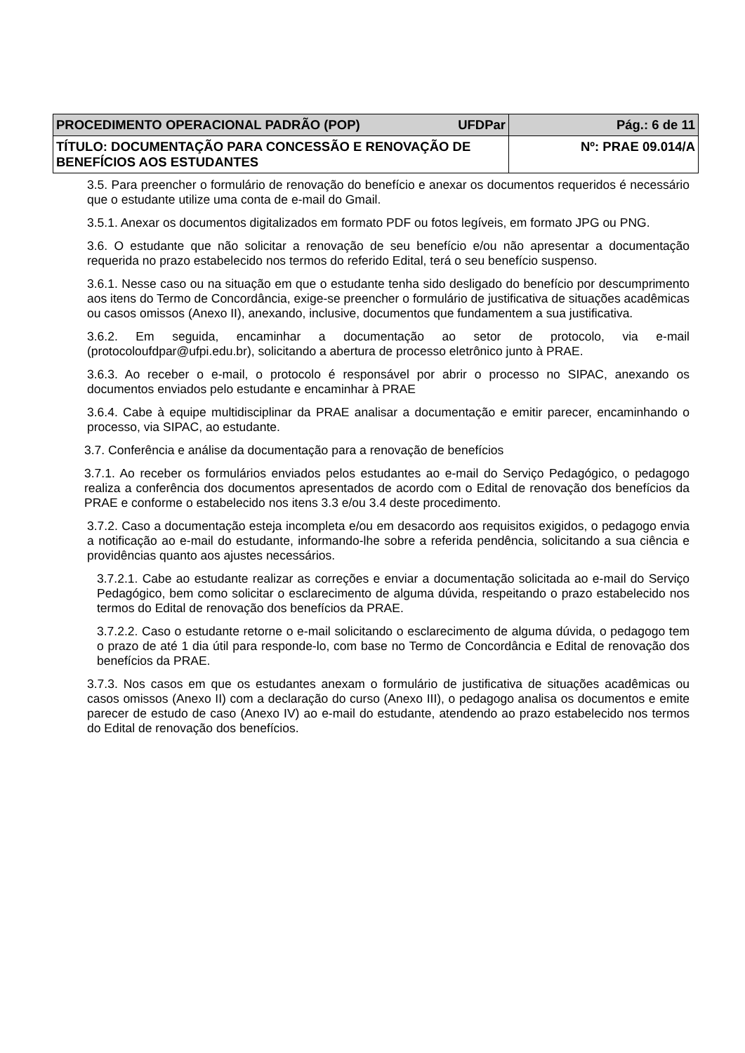| PROCEDIMENTO OPERACIONAL PADRÃO (POP) UFDPar | Pág.: 6 de 11 |
| TÍTULO: DOCUMENTAÇÃO PARA CONCESSÃO E RENOVAÇÃO DE BENEFÍCIOS AOS ESTUDANTES | Nº: PRAE 09.014/A |
3.5. Para preencher o formulário de renovação do benefício e anexar os documentos requeridos é necessário que o estudante utilize uma conta de e-mail do Gmail.
3.5.1. Anexar os documentos digitalizados em formato PDF ou fotos legíveis, em formato JPG ou PNG.
3.6. O estudante que não solicitar a renovação de seu benefício e/ou não apresentar a documentação requerida no prazo estabelecido nos termos do referido Edital, terá o seu benefício suspenso.
3.6.1. Nesse caso ou na situação em que o estudante tenha sido desligado do benefício por descumprimento aos itens do Termo de Concordância, exige-se preencher o formulário de justificativa de situações acadêmicas ou casos omissos (Anexo II), anexando, inclusive, documentos que fundamentem a sua justificativa.
3.6.2. Em seguida, encaminhar a documentação ao setor de protocolo, via e-mail (protocoloufdpar@ufpi.edu.br), solicitando a abertura de processo eletrônico junto à PRAE.
3.6.3. Ao receber o e-mail, o protocolo é responsável por abrir o processo no SIPAC, anexando os documentos enviados pelo estudante e encaminhar à PRAE
3.6.4. Cabe à equipe multidisciplinar da PRAE analisar a documentação e emitir parecer, encaminhando o processo, via SIPAC, ao estudante.
3.7. Conferência e análise da documentação para a renovação de benefícios
3.7.1. Ao receber os formulários enviados pelos estudantes ao e-mail do Serviço Pedagógico, o pedagogo realiza a conferência dos documentos apresentados de acordo com o Edital de renovação dos benefícios da PRAE e conforme o estabelecido nos itens 3.3 e/ou 3.4 deste procedimento.
3.7.2. Caso a documentação esteja incompleta e/ou em desacordo aos requisitos exigidos, o pedagogo envia a notificação ao e-mail do estudante, informando-lhe sobre a referida pendência, solicitando a sua ciência e providências quanto aos ajustes necessários.
3.7.2.1. Cabe ao estudante realizar as correções e enviar a documentação solicitada ao e-mail do Serviço Pedagógico, bem como solicitar o esclarecimento de alguma dúvida, respeitando o prazo estabelecido nos termos do Edital de renovação dos benefícios da PRAE.
3.7.2.2. Caso o estudante retorne o e-mail solicitando o esclarecimento de alguma dúvida, o pedagogo tem o prazo de até 1 dia útil para responde-lo, com base no Termo de Concordância e Edital de renovação dos benefícios da PRAE.
3.7.3. Nos casos em que os estudantes anexam o formulário de justificativa de situações acadêmicas ou casos omissos (Anexo II) com a declaração do curso (Anexo III), o pedagogo analisa os documentos e emite parecer de estudo de caso (Anexo IV) ao e-mail do estudante, atendendo ao prazo estabelecido nos termos do Edital de renovação dos benefícios.